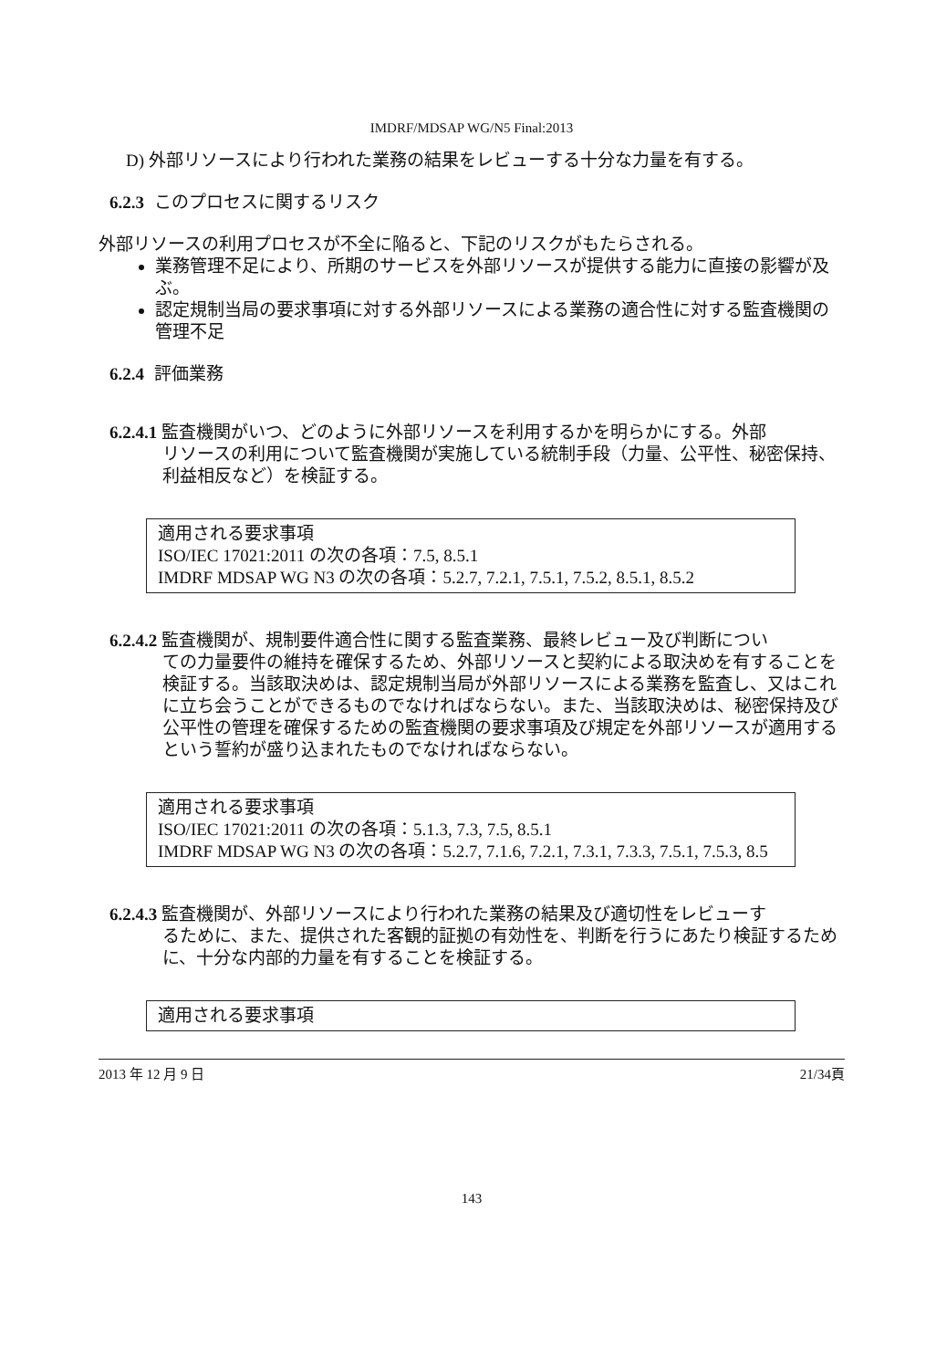IMDRF/MDSAP WG/N5 Final:2013
D) 外部リソースにより行われた業務の結果をレビューする十分な力量を有する。
6.2.3 このプロセスに関するリスク
外部リソースの利用プロセスが不全に陥ると、下記のリスクがもたらされる。
業務管理不足により、所期のサービスを外部リソースが提供する能力に直接の影響が及ぶ。
認定規制当局の要求事項に対する外部リソースによる業務の適合性に対する監査機関の管理不足
6.2.4 評価業務
6.2.4.1 監査機関がいつ、どのように外部リソースを利用するかを明らかにする。外部
リソースの利用について監査機関が実施している統制手段（力量、公平性、秘密保持、利益相反など）を検証する。
適用される要求事項
ISO/IEC 17021:2011 の次の各項：7.5, 8.5.1
IMDRF MDSAP WG N3 の次の各項：5.2.7, 7.2.1, 7.5.1, 7.5.2, 8.5.1, 8.5.2
6.2.4.2 監査機関が、規制要件適合性に関する監査業務、最終レビュー及び判断につい
ての力量要件の維持を確保するため、外部リソースと契約による取決めを有することを検証する。当該取決めは、認定規制当局が外部リソースによる業務を監査し、又はこれに立ち会うことができるものでなければならない。また、当該取決めは、秘密保持及び公平性の管理を確保するための監査機関の要求事項及び規定を外部リソースが適用するという誓約が盛り込まれたものでなければならない。
適用される要求事項
ISO/IEC 17021:2011 の次の各項：5.1.3, 7.3, 7.5, 8.5.1
IMDRF MDSAP WG N3 の次の各項：5.2.7, 7.1.6, 7.2.1, 7.3.1, 7.3.3, 7.5.1, 7.5.3, 8.5
6.2.4.3 監査機関が、外部リソースにより行われた業務の結果及び適切性をレビューす
るために、また、提供された客観的証拠の有効性を、判断を行うにあたり検証するために、十分な内部的力量を有することを検証する。
適用される要求事項
2013 年 12 月 9 日 21/34頁
143